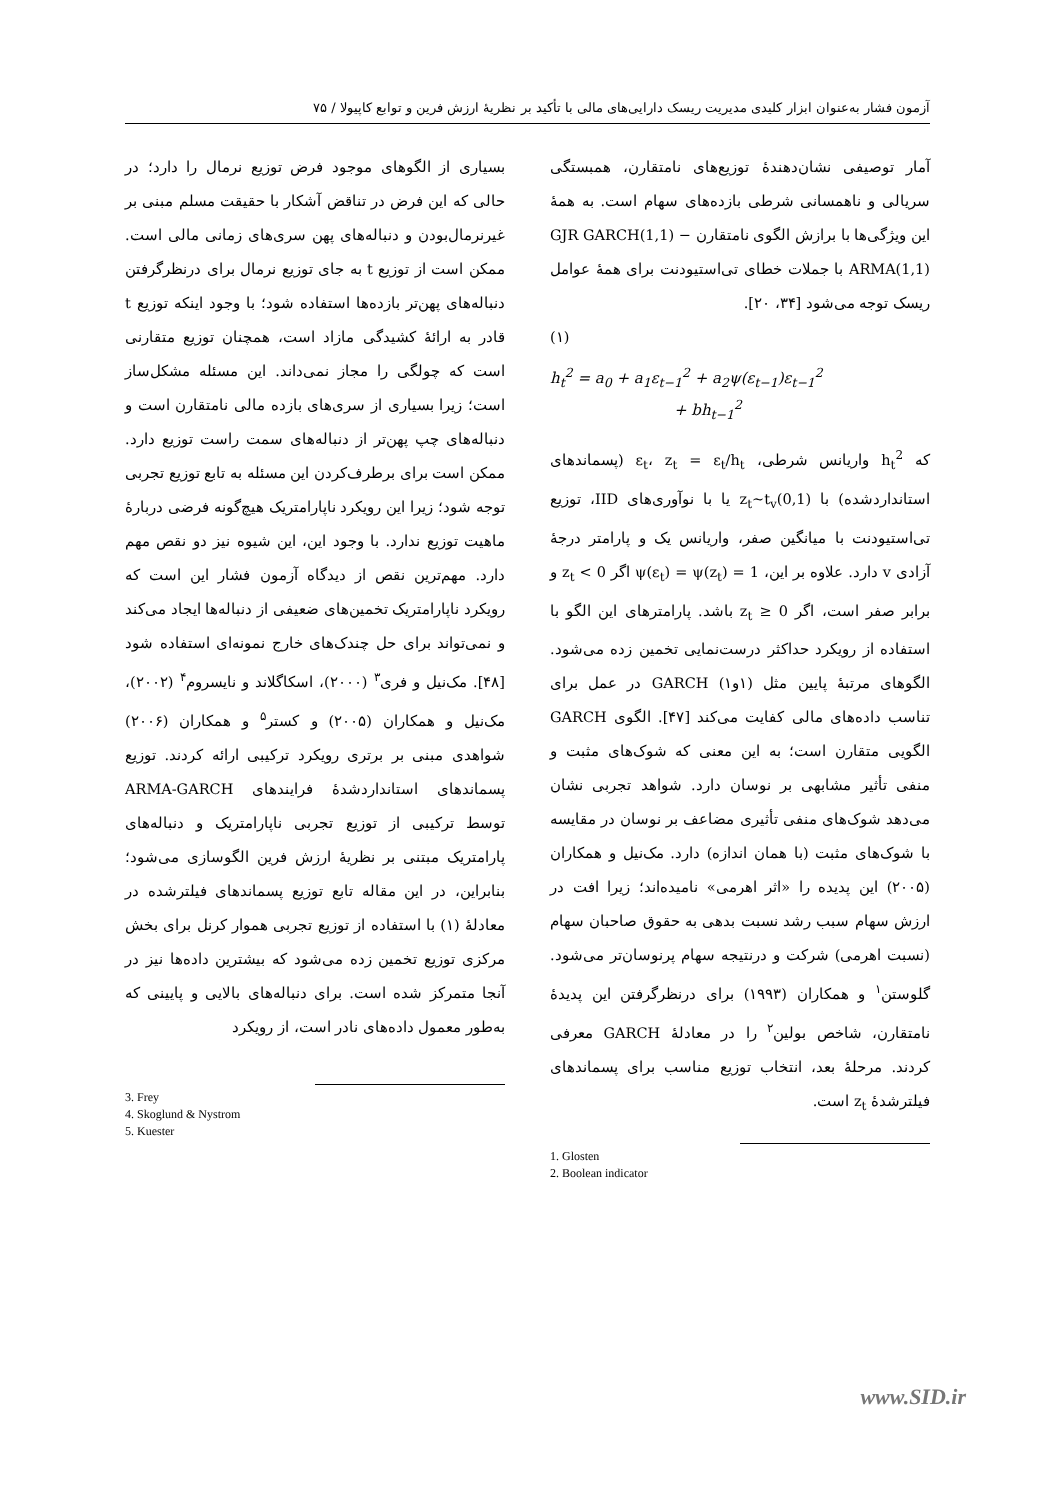آزمون فشار به‌عنوان ابزار کلیدی مدیریت ریسک دارایی‌های مالی با تأکید بر نظریهٔ ارزش فرین و توابع کاپیولا / ۷۵
آمار توصیفی نشان‌دهندهٔ توزیع‌های نامتقارن، همبستگی سریالی و ناهمسانی شرطی بازده‌های سهام است. به همهٔ این ویژگی‌ها با برازش الگوی نامتقارن GJR GARCH(1,1) − ARMA(1,1) با جملات خطای تی‌استیودنت برای همهٔ عوامل ریسک توجه می‌شود [۳۴، ۲۰].
(۱)
h<sub>t</sub><sup>2</sup> = a<sub>0</sub> + a<sub>1</sub>ε<sub>t−1</sub><sup>2</sup> + a<sub>2</sub>ψ(ε<sub>t−1</sub>)ε<sub>t−1</sub><sup>2</sup>
+ bh<sub>t−1</sub><sup>2</sup>
که h<sub>t</sub><sup>2</sup> واریانس شرطی، ε<sub>t</sub>، z<sub>t</sub> = ε<sub>t</sub>/h<sub>t</sub> (پسماندهای استانداردشده) با z<sub>t</sub>~t<sub>v</sub>(0,1) یا با نوآوری‌های IID، توزیع تی‌استیودنت با میانگین صفر، واریانس یک و پارامتر درجهٔ آزادی v دارد. علاوه بر این، ψ(ε<sub>t</sub>) = ψ(z<sub>t</sub>) = 1 اگر z<sub>t</sub> < 0 و برابر صفر است، اگر z<sub>t</sub> ≥ 0 باشد. پارامترهای این الگو با استفاده از رویکرد حداکثر درست‌نمایی تخمین زده می‌شود. الگوهای مرتبهٔ پایین مثل (۱و۱) GARCH در عمل برای تناسب داده‌های مالی کفایت می‌کند [۴۷]. الگوی GARCH الگویی متقارن است؛ به این معنی که شوک‌های مثبت و منفی تأثیر مشابهی بر نوسان دارد. شواهد تجربی نشان می‌دهد شوک‌های منفی تأثیری مضاعف بر نوسان در مقایسه با شوک‌های مثبت (با همان اندازه) دارد. مک‌نیل و همکاران (۲۰۰۵) این پدیده را «اثر اهرمی» نامیده‌اند؛ زیرا افت در ارزش سهام سبب رشد نسبت بدهی به حقوق صاحبان سهام (نسبت اهرمی) شرکت و درنتیجه سهام پرنوسان‌تر می‌شود. گلوستن<sup>۱</sup> و همکاران (۱۹۹۳) برای درنظرگرفتن این پدیدهٔ نامتقارن، شاخص بولین<sup>۲</sup> را در معادلهٔ GARCH معرفی کردند. مرحلهٔ بعد، انتخاب توزیع مناسب برای پسماندهای فیلترشدهٔ z<sub>t</sub> است.
1. Glosten
2. Boolean indicator
بسیاری از الگوهای موجود فرض توزیع نرمال را دارد؛ در حالی که این فرض در تناقض آشکار با حقیقت مسلم مبنی بر غیرنرمال‌بودن و دنباله‌های پهن سری‌های زمانی مالی است. ممکن است از توزیع t به جای توزیع نرمال برای درنظرگرفتن دنباله‌های پهن‌تر بازده‌ها استفاده شود؛ با وجود اینکه توزیع t قادر به ارائهٔ کشیدگی مازاد است، همچنان توزیع متقارنی است که چولگی را مجاز نمی‌داند. این مسئله مشکل‌ساز است؛ زیرا بسیاری از سری‌های بازده مالی نامتقارن است و دنباله‌های چپ پهن‌تر از دنباله‌های سمت راست توزیع دارد. ممکن است برای برطرف‌کردن این مسئله به تابع توزیع تجربی توجه شود؛ زیرا این رویکرد ناپارامتریک هیچ‌گونه فرضی دربارهٔ ماهیت توزیع ندارد. با وجود این، این شیوه نیز دو نقص مهم دارد. مهم‌ترین نقص از دیدگاه آزمون فشار این است که رویکرد ناپارامتریک تخمین‌های ضعیفی از دنباله‌ها ایجاد می‌کند و نمی‌تواند برای حل چندک‌های خارج نمونه‌ای استفاده شود [۴۸]. مک‌نیل و فری<sup>۳</sup> (۲۰۰۰)، اسکاگلاند و نایسروم<sup>۴</sup> (۲۰۰۲)، مک‌نیل و همکاران (۲۰۰۵) و کستر<sup>۵</sup> و همکاران (۲۰۰۶) شواهدی مبنی بر برتری رویکرد ترکیبی ارائه کردند. توزیع پسماندهای استانداردشدهٔ فرایندهای ARMA-GARCH توسط ترکیبی از توزیع تجربی ناپارامتریک و دنباله‌های پارامتریک مبتنی بر نظریهٔ ارزش فرین الگوسازی می‌شود؛ بنابراین، در این مقاله تابع توزیع پسماندهای فیلترشده در معادلهٔ (۱) با استفاده از توزیع تجربی هموار کرنل برای بخش مرکزی توزیع تخمین زده می‌شود که بیشترین داده‌ها نیز در آنجا متمرکز شده است. برای دنباله‌های بالایی و پایینی که به‌طور معمول داده‌های نادر است، از رویکرد
3. Frey
4. Skoglund & Nystrom
5. Kuester
www.SID.ir